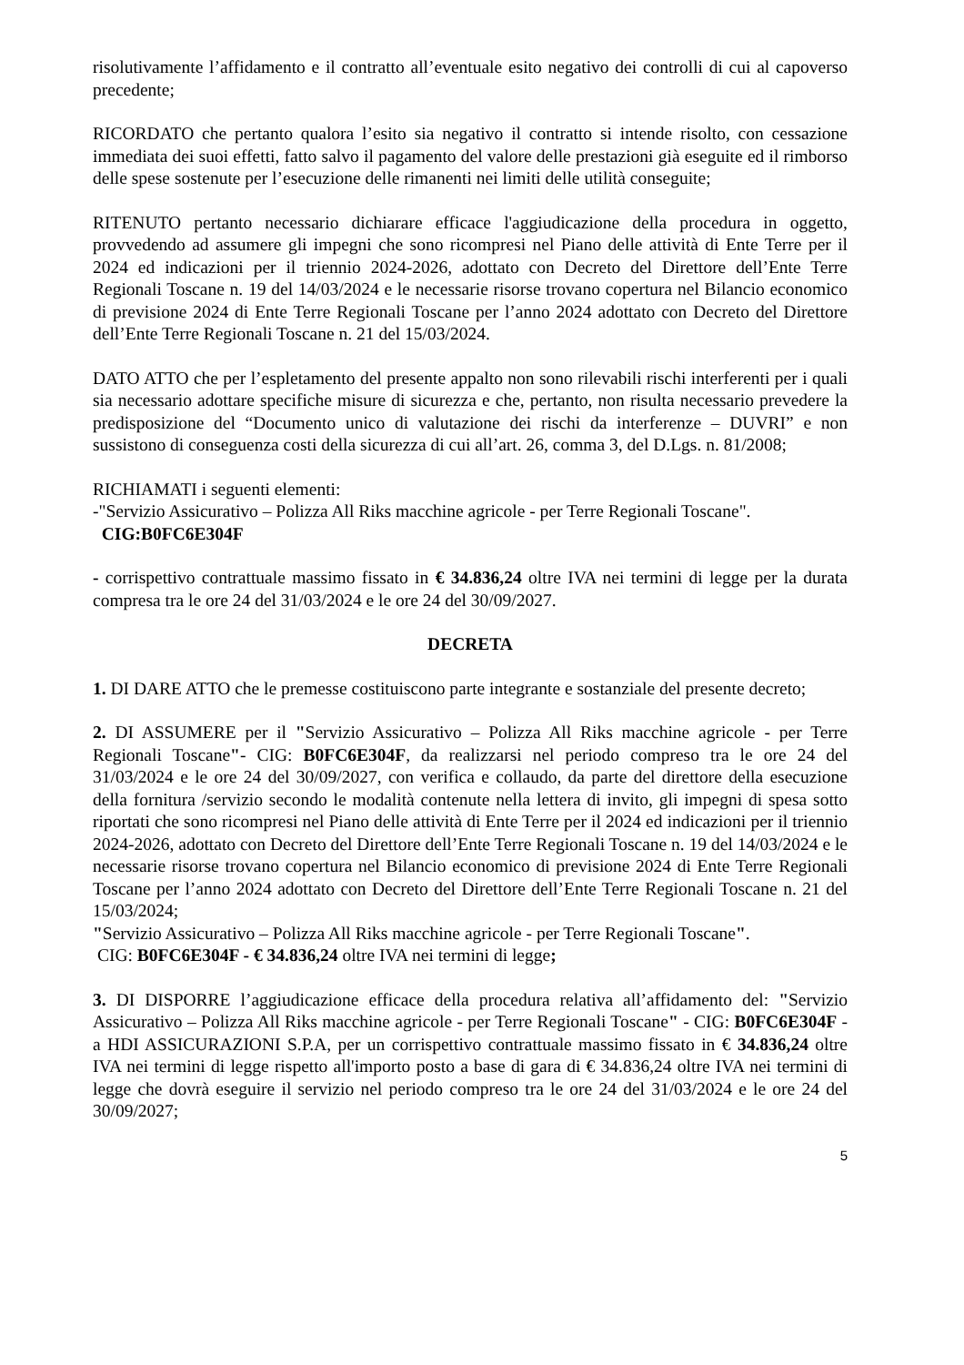risolutivamente l’affidamento e il contratto all’eventuale esito negativo dei controlli di cui al capoverso precedente;
RICORDATO che pertanto qualora l’esito sia negativo il contratto si intende risolto, con cessazione immediata dei suoi effetti, fatto salvo il pagamento del valore delle prestazioni già eseguite ed il rimborso delle spese sostenute per l’esecuzione delle rimanenti nei limiti delle utilità conseguite;
RITENUTO pertanto necessario dichiarare efficace l'aggiudicazione della procedura in oggetto, provvedendo ad assumere gli impegni che sono ricompresi nel Piano delle attività di Ente Terre per il 2024 ed indicazioni per il triennio 2024-2026, adottato con Decreto del Direttore dell’Ente Terre Regionali Toscane n. 19 del 14/03/2024 e le necessarie risorse trovano copertura nel Bilancio economico di previsione 2024 di Ente Terre Regionali Toscane per l’anno 2024 adottato con Decreto del Direttore dell’Ente Terre Regionali Toscane n. 21 del 15/03/2024.
DATO ATTO che per l’espletamento del presente appalto non sono rilevabili rischi interferenti per i quali sia necessario adottare specifiche misure di sicurezza e che, pertanto, non risulta necessario prevedere la predisposizione del “Documento unico di valutazione dei rischi da interferenze – DUVRI” e non sussistono di conseguenza costi della sicurezza di cui all’art. 26, comma 3, del D.Lgs. n. 81/2008;
RICHIAMATI i seguenti elementi:
-"Servizio Assicurativo – Polizza All Riks macchine agricole - per Terre Regionali Toscane".
CIG:B0FC6E304F
- corrispettivo contrattuale massimo fissato in € 34.836,24 oltre IVA nei termini di legge per la durata compresa tra le ore 24 del 31/03/2024 e le ore 24 del 30/09/2027.
DECRETA
1. DI DARE ATTO che le premesse costituiscono parte integrante e sostanziale del presente decreto;
2. DI ASSUMERE per il "Servizio Assicurativo – Polizza All Riks macchine agricole - per Terre Regionali Toscane"- CIG: B0FC6E304F, da realizzarsi nel periodo compreso tra le ore 24 del 31/03/2024 e le ore 24 del 30/09/2027, con verifica e collaudo, da parte del direttore della esecuzione della fornitura /servizio secondo le modalità contenute nella lettera di invito, gli impegni di spesa sotto riportati che sono ricompresi nel Piano delle attività di Ente Terre per il 2024 ed indicazioni per il triennio 2024-2026, adottato con Decreto del Direttore dell’Ente Terre Regionali Toscane n. 19 del 14/03/2024 e le necessarie risorse trovano copertura nel Bilancio economico di previsione 2024 di Ente Terre Regionali Toscane per l’anno 2024 adottato con Decreto del Direttore dell’Ente Terre Regionali Toscane n. 21 del 15/03/2024;
"Servizio Assicurativo – Polizza All Riks macchine agricole - per Terre Regionali Toscane".
CIG: B0FC6E304F - € 34.836,24 oltre IVA nei termini di legge;
3. DI DISPORRE l’aggiudicazione efficace della procedura relativa all’affidamento del: "Servizio Assicurativo – Polizza All Riks macchine agricole - per Terre Regionali Toscane" - CIG: B0FC6E304F - a HDI ASSICURAZIONI S.P.A, per un corrispettivo contrattuale massimo fissato in € 34.836,24 oltre IVA nei termini di legge rispetto all'importo posto a base di gara di € 34.836,24 oltre IVA nei termini di legge che dovrà eseguire il servizio nel periodo compreso tra le ore 24 del 31/03/2024 e le ore 24 del 30/09/2027;
5